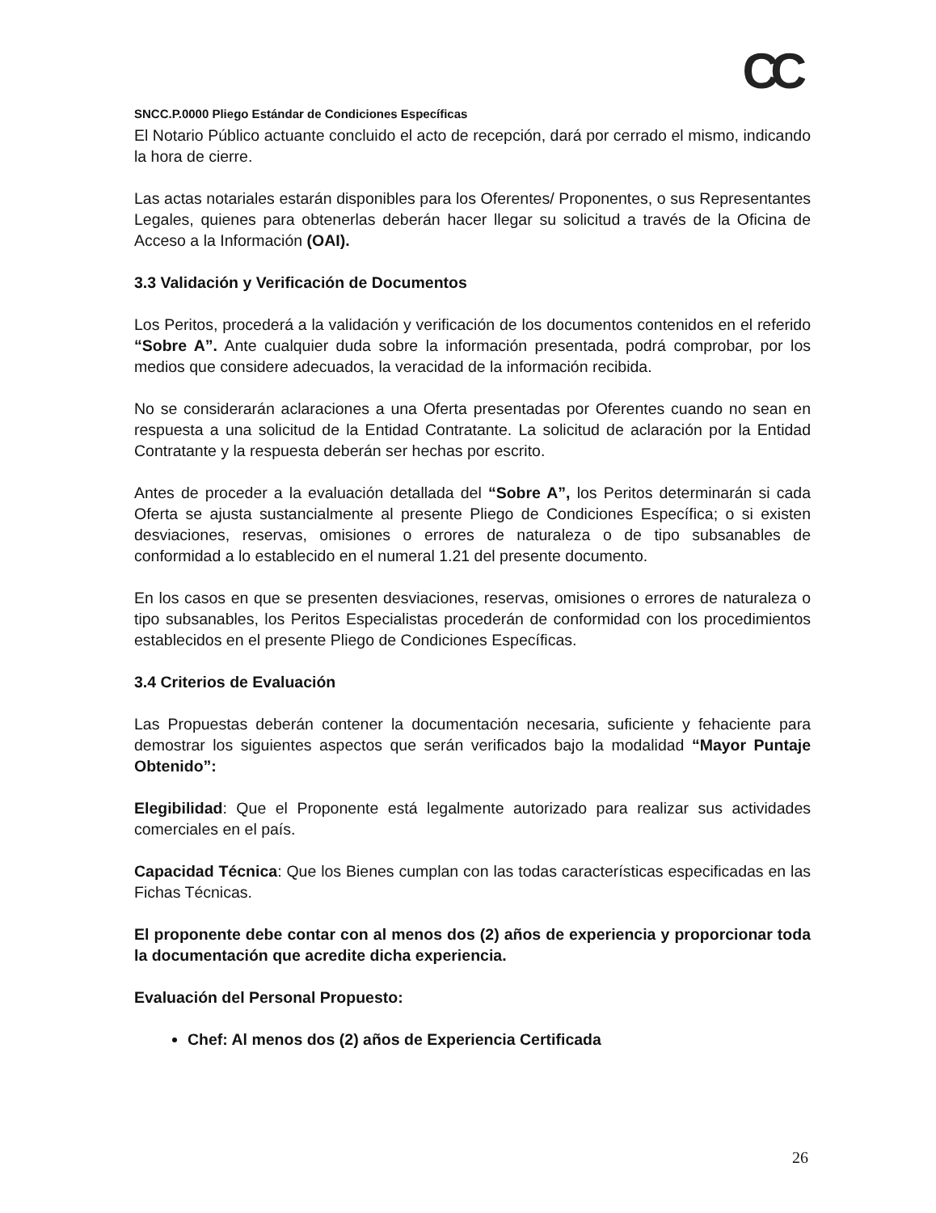CC
SNCC.P.0000 Pliego Estándar de Condiciones Específicas
El Notario Público actuante concluido el acto de recepción, dará por cerrado el mismo, indicando la hora de cierre.
Las actas notariales estarán disponibles para los Oferentes/ Proponentes, o sus Representantes Legales, quienes para obtenerlas deberán hacer llegar su solicitud a través de la Oficina de Acceso a la Información (OAI).
3.3 Validación y Verificación de Documentos
Los Peritos, procederá a la validación y verificación de los documentos contenidos en el referido “Sobre A”. Ante cualquier duda sobre la información presentada, podrá comprobar, por los medios que considere adecuados, la veracidad de la información recibida.
No se considerarán aclaraciones a una Oferta presentadas por Oferentes cuando no sean en respuesta a una solicitud de la Entidad Contratante. La solicitud de aclaración por la Entidad Contratante y la respuesta deberán ser hechas por escrito.
Antes de proceder a la evaluación detallada del “Sobre A”, los Peritos determinarán si cada Oferta se ajusta sustancialmente al presente Pliego de Condiciones Específica; o si existen desviaciones, reservas, omisiones o errores de naturaleza o de tipo subsanables de conformidad a lo establecido en el numeral 1.21 del presente documento.
En los casos en que se presenten desviaciones, reservas, omisiones o errores de naturaleza o tipo subsanables, los Peritos Especialistas procederán de conformidad con los procedimientos establecidos en el presente Pliego de Condiciones Específicas.
3.4 Criterios de Evaluación
Las Propuestas deberán contener la documentación necesaria, suficiente y fehaciente para demostrar los siguientes aspectos que serán verificados bajo la modalidad “Mayor Puntaje Obtenido”:
Elegibilidad: Que el Proponente está legalmente autorizado para realizar sus actividades comerciales en el país.
Capacidad Técnica: Que los Bienes cumplan con las todas características especificadas en las Fichas Técnicas.
El proponente debe contar con al menos dos (2) años de experiencia y proporcionar toda la documentación que acredite dicha experiencia.
Evaluación del Personal Propuesto:
Chef: Al menos dos (2) años de Experiencia Certificada
26